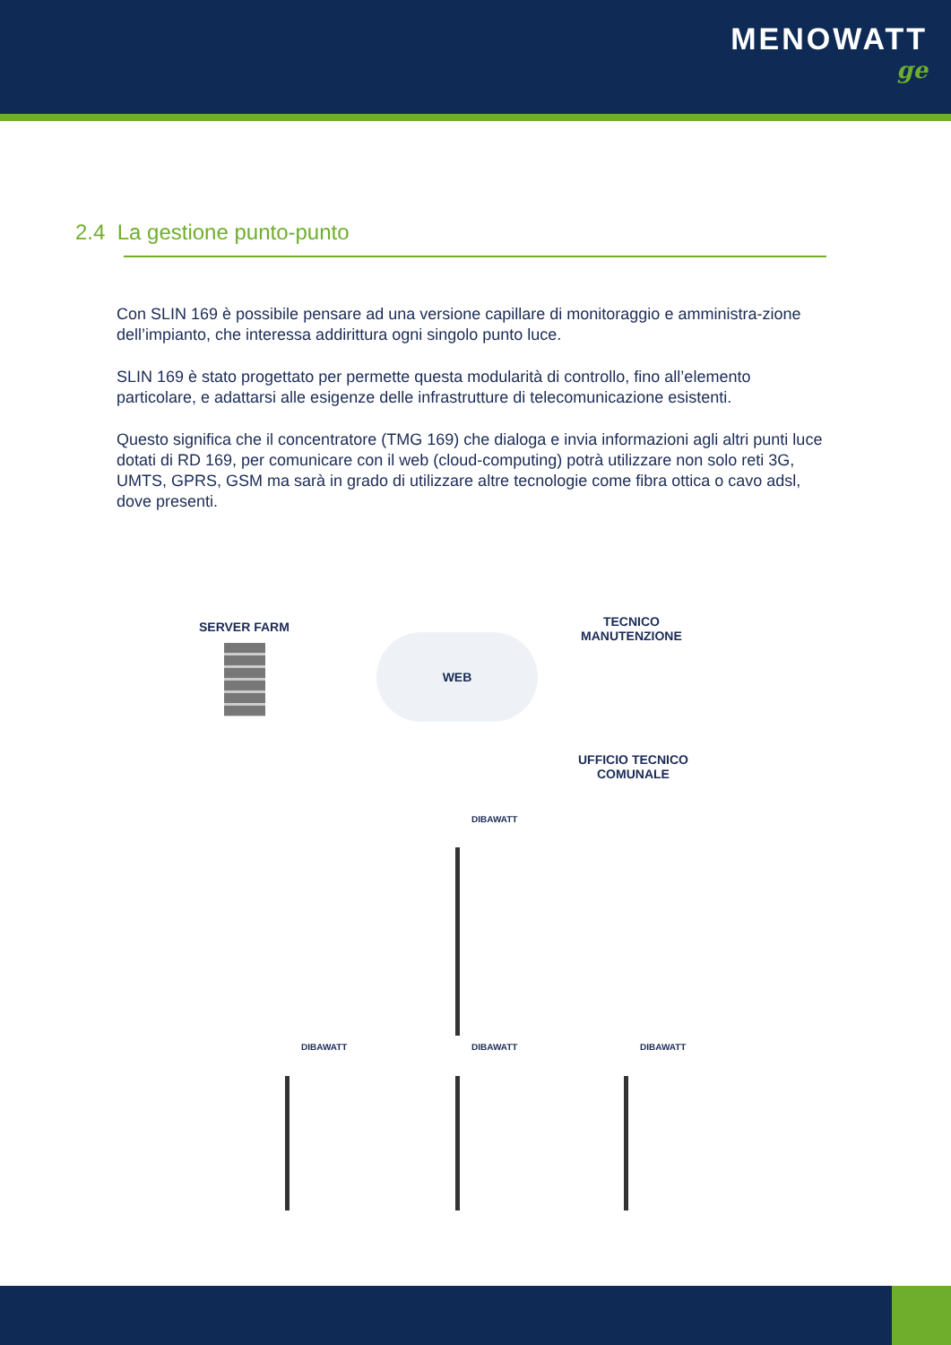MENOWATT
ge
2.4 La gestione punto-punto
Con SLIN 169 è possibile pensare ad una versione capillare di monitoraggio e amministra-zione dell’impianto, che interessa addirittura ogni singolo punto luce.
SLIN 169 è stato progettato per permette questa modularità di controllo, fino all’elemento particolare, e adattarsi alle esigenze delle infrastrutture di telecomunicazione esistenti.
Questo significa che il concentratore (TMG 169) che dialoga e invia informazioni agli altri punti luce dotati di RD 169, per comunicare con il web (cloud-computing) potrà utilizzare non solo reti 3G, UMTS, GPRS, GSM ma sarà in grado di utilizzare altre tecnologie come fibra ottica o cavo adsl, dove presenti.
SERVER FARM
WEB
TECNICO
MANUTENZIONE
UFFICIO TECNICO
COMUNALE
DIBAWATT
DIBAWATT DIBAWATT DIBAWATT